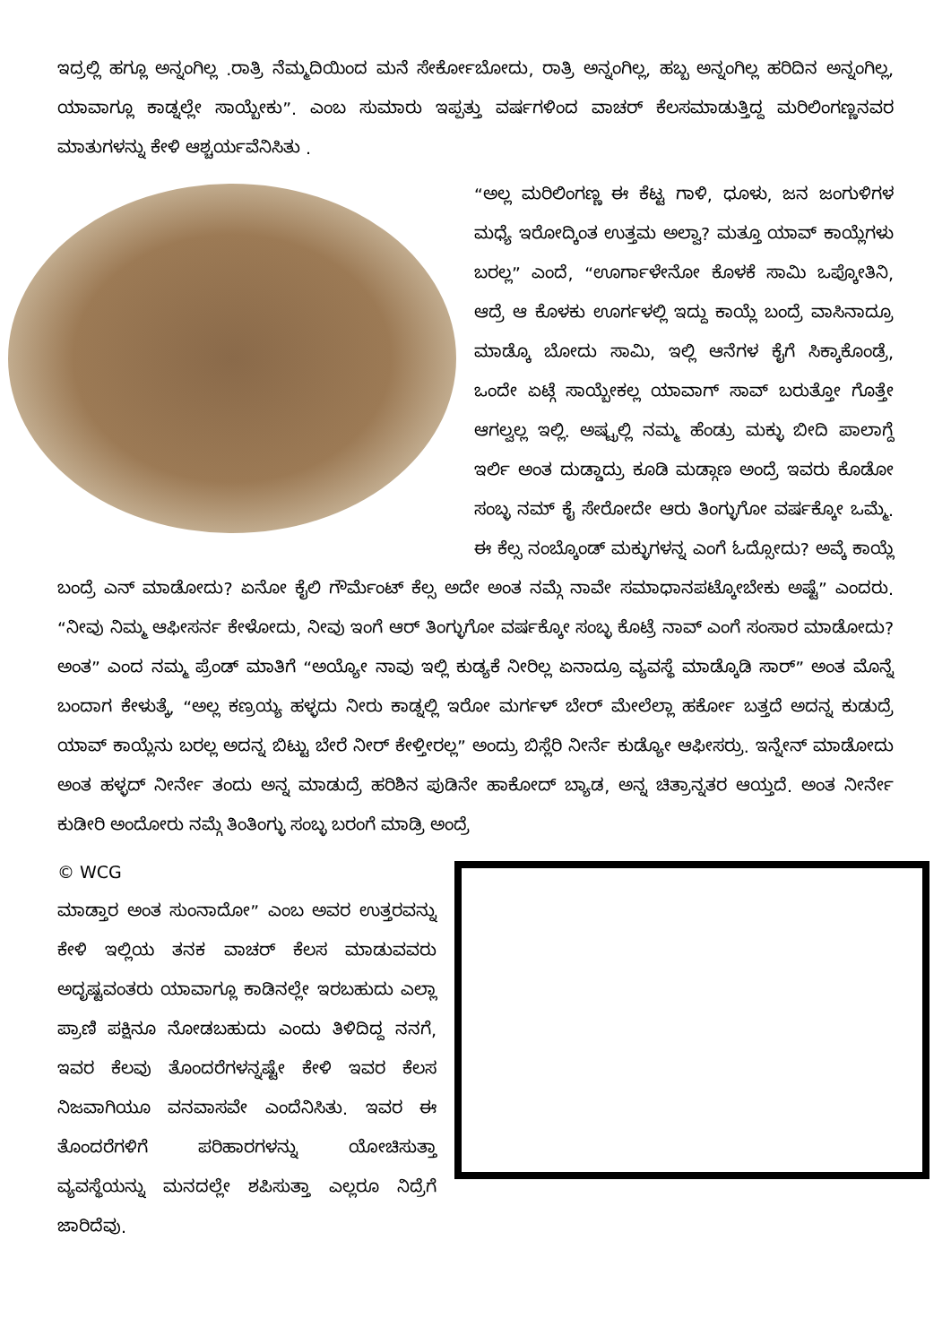ಇದ್ರಲ್ಲಿ ಹಗ್ಲೂ ಅನ್ನಂಗಿಲ್ಲ .ರಾತ್ರಿ ನೆಮ್ಮದಿಯಿಂದ ಮನೆ ಸೇರ್ಕೋಬೋದು, ರಾತ್ರಿ ಅನ್ನಂಗಿಲ್ಲ, ಹಬ್ಬ ಅನ್ನಂಗಿಲ್ಲ ಹರಿದಿನ ಅನ್ನಂಗಿಲ್ಲ, ಯಾವಾಗ್ಲೂ ಕಾಡ್ನಲ್ಲೇ ಸಾಯ್ಬೇಕು”. ಎಂಬ ಸುಮಾರು ಇಪ್ಪತ್ತು ವರ್ಷಗಳಿಂದ ವಾಚರ್ ಕೆಲಸಮಾಡುತ್ತಿದ್ದ ಮರಿಲಿಂಗಣ್ಣನವರ ಮಾತುಗಳನ್ನು ಕೇಳಿ ಆಶ್ಚರ್ಯವೆನಿಸಿತು .
“ಅಲ್ಲ ಮರಿಲಿಂಗಣ್ಣ ಈ ಕೆಟ್ಟ ಗಾಳಿ, ಧೂಳು, ಜನ ಜಂಗುಳಿಗಳ ಮಧ್ಯೆ ಇರೋದ್ಕಿಂತ ಉತ್ತಮ ಅಲ್ವಾ? ಮತ್ತೂ ಯಾವ್ ಕಾಯ್ಲೆಗಳು ಬರಲ್ಲ” ಎಂದೆ, “ಊರ್ಗಾಳೇನೋ ಕೊಳಕೆ ಸಾಮಿ ಒಪ್ಕೋತಿನಿ, ಆದ್ರೆ ಆ ಕೊಳಕು ಊರ್ಗಳಲ್ಲಿ ಇದ್ದು ಕಾಯ್ಲೆ ಬಂದ್ರೆ ವಾಸಿನಾದ್ರೂ ಮಾಡ್ಕೊ ಬೋದು ಸಾಮಿ, ಇಲ್ಲಿ ಆನೆಗಳ ಕೈಗೆ ಸಿಕ್ಕಾಕೊಂಡ್ರೆ, ಒಂದೇ ಏಟ್ಗೆ ಸಾಯ್ಬೇಕಲ್ಲ ಯಾವಾಗ್ ಸಾವ್ ಬರುತ್ತೋ ಗೊತ್ತೇ ಆಗಲ್ವಲ್ಲ ಇಲ್ಲಿ. ಅಷ್ಟ್ರಲ್ಲಿ ನಮ್ಮ ಹೆಂಡ್ರು ಮಕ್ಳು ಬೀದಿ ಪಾಲಾಗ್ದೆ ಇರ್ಲಿ ಅಂತ ದುಡ್ಡಾದ್ರು ಕೂಡಿ ಮಡ್ಗಾಣ ಅಂದ್ರೆ ಇವರು ಕೊಡೋ ಸಂಬ್ಳ ನಮ್ ಕೈ ಸೇರೋದೇ ಆರು ತಿಂಗ್ಳುಗೋ ವರ್ಷಕ್ಕೋ ಒಮ್ಮೆ. ಈ ಕೆಲ್ಸ ನಂಬ್ಕೊಂಡ್ ಮಕ್ಳುಗಳನ್ನ ಎಂಗೆ ಓದ್ಸೋದು? ಅವ್ಕೆ ಕಾಯ್ಲೆ ಬಂದ್ರೆ ಎನ್ ಮಾಡೋದು? ಏನೋ ಕೈಲಿ ಗೌರ್ಮೆಂಟ್ ಕೆಲ್ಸ ಅದೇ ಅಂತ ನಮ್ಗೆ ನಾವೇ ಸಮಾಧಾನಪಟ್ಕೋಬೇಕು ಅಷ್ಟೆ” ಎಂದರು. “ನೀವು ನಿಮ್ಮ ಆಫೀಸರ್ನ ಕೇಳೋದು, ನೀವು ಇಂಗೆ ಆರ್ ತಿಂಗ್ಳುಗೋ ವರ್ಷಕ್ಕೋ ಸಂಬ್ಳ ಕೊಟ್ರೆ ನಾವ್ ಎಂಗೆ ಸಂಸಾರ ಮಾಡೋದು? ಅಂತ” ಎಂದ ನಮ್ಮ ಪ್ರೆಂಡ್ ಮಾತಿಗೆ “ಅಯ್ಯೋ ನಾವು ಇಲ್ಲಿ ಕುಡ್ಯಕೆ ನೀರಿಲ್ಲ ಏನಾದ್ರೂ ವ್ಯವಸ್ಥೆ ಮಾಡ್ಕೊಡಿ ಸಾರ್” ಅಂತ ಮೊನ್ನೆ ಬಂದಾಗ ಕೇಳುತ್ಕೆ, “ಅಲ್ಲ ಕಣ್ರಯ್ಯ ಹಳ್ಳದು ನೀರು ಕಾಡ್ನಲ್ಲಿ ಇರೋ ಮರ್ಗಳ್ ಬೇರ್ ಮೇಲೆಲ್ಲಾ ಹರ್ಕೋ ಬತ್ತದೆ ಅದನ್ನ ಕುಡುದ್ರೆ ಯಾವ್ ಕಾಯ್ಲೆನು ಬರಲ್ಲ ಅದನ್ನ ಬಿಟ್ಟು ಬೇರೆ ನೀರ್ ಕೇಳ್ತೀರಲ್ಲ” ಅಂದ್ರು ಬಿಸ್ಲೆರಿ ನೀರ್ನೆ ಕುಡ್ಯೋ ಆಫೀಸರ್ರು. ಇನ್ನೇನ್ ಮಾಡೋದು ಅಂತ ಹಳ್ಳದ್ ನೀರ್ನೇ ತಂದು ಅನ್ನ ಮಾಡುದ್ರೆ ಹರಿಶಿನ ಪುಡಿನೇ ಹಾಕೋದ್ ಬ್ಯಾಡ, ಅನ್ನ ಚಿತ್ರಾನ್ನತರ ಆಯ್ತದೆ. ಅಂತ ನೀರ್ನೇ ಕುಡೀರಿ ಅಂದೋರು ನಮ್ಗೆ ತಿಂತಿಂಗ್ಳು ಸಂಬ್ಳ ಬರಂಗೆ ಮಾಡ್ರಿ ಅಂದ್ರೆ
© WCG
ಮಾಡ್ತಾರ ಅಂತ ಸುಂನಾದೋ” ಎಂಬ ಅವರ ಉತ್ತರವನ್ನು ಕೇಳಿ ಇಲ್ಲಿಯ ತನಕ ವಾಚರ್ ಕೆಲಸ ಮಾಡುವವರು ಅದೃಷ್ಟವಂತರು ಯಾವಾಗ್ಲೂ ಕಾಡಿನಲ್ಲೇ ಇರಬಹುದು ಎಲ್ಲಾ ಪ್ರಾಣಿ ಪಕ್ಷಿನೂ ನೋಡಬಹುದು ಎಂದು ತಿಳಿದಿದ್ದ ನನಗೆ, ಇವರ ಕೆಲವು ತೊಂದರೆಗಳನ್ನಷ್ಟೇ ಕೇಳಿ ಇವರ ಕೆಲಸ ನಿಜವಾಗಿಯೂ ವನವಾಸವೇ ಎಂದೆನಿಸಿತು. ಇವರ ಈ ತೊಂದರೆಗಳಿಗೆ ಪರಿಹಾರಗಳನ್ನು ಯೋಚಿಸುತ್ತಾ ವ್ಯವಸ್ಥೆಯನ್ನು ಮನದಲ್ಲೇ ಶಪಿಸುತ್ತಾ ಎಲ್ಲರೂ ನಿದ್ರೆಗೆ ಜಾರಿದೆವು.